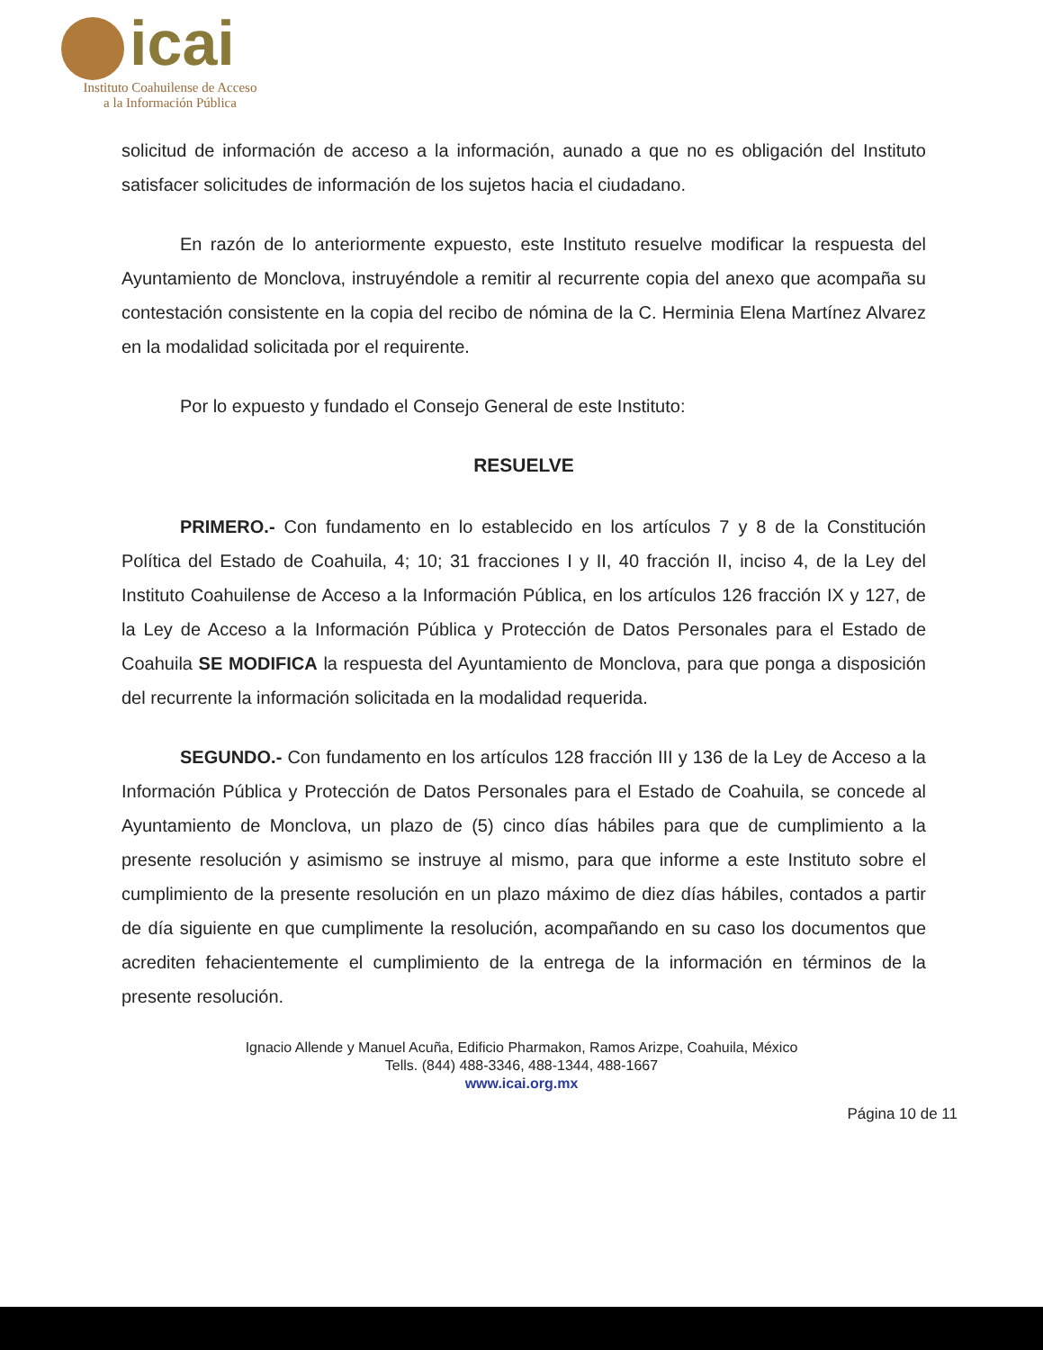icai
Instituto Coahuilense de Acceso
a la Información Pública
solicitud de información de acceso a la información, aunado a que no es obligación del Instituto satisfacer solicitudes de información de los sujetos hacia el ciudadano.
En razón de lo anteriormente expuesto, este Instituto resuelve modificar la respuesta del Ayuntamiento de Monclova, instruyéndole a remitir al recurrente copia del anexo que acompaña su contestación consistente en la copia del recibo de nómina de la C. Herminia Elena Martínez Alvarez en la modalidad solicitada por el requirente.
Por lo expuesto y fundado el Consejo General de este Instituto:
RESUELVE
PRIMERO.- Con fundamento en lo establecido en los artículos 7 y 8 de la Constitución Política del Estado de Coahuila, 4; 10; 31 fracciones I y II, 40 fracción II, inciso 4, de la Ley del Instituto Coahuilense de Acceso a la Información Pública, en los artículos 126 fracción IX y 127, de la Ley de Acceso a la Información Pública y Protección de Datos Personales para el Estado de Coahuila SE MODIFICA la respuesta del Ayuntamiento de Monclova, para que ponga a disposición del recurrente la información solicitada en la modalidad requerida.
SEGUNDO.- Con fundamento en los artículos 128 fracción III y 136 de la Ley de Acceso a la Información Pública y Protección de Datos Personales para el Estado de Coahuila, se concede al Ayuntamiento de Monclova, un plazo de (5) cinco días hábiles para que de cumplimiento a la presente resolución y asimismo se instruye al mismo, para que informe a este Instituto sobre el cumplimiento de la presente resolución en un plazo máximo de diez días hábiles, contados a partir de día siguiente en que cumplimente la resolución, acompañando en su caso los documentos que acrediten fehacientemente el cumplimiento de la entrega de la información en términos de la presente resolución.
Ignacio Allende y Manuel Acuña, Edificio Pharmakon, Ramos Arizpe, Coahuila, México
Tells. (844) 488-3346, 488-1344, 488-1667
www.icai.org.mx
Página 10 de 11